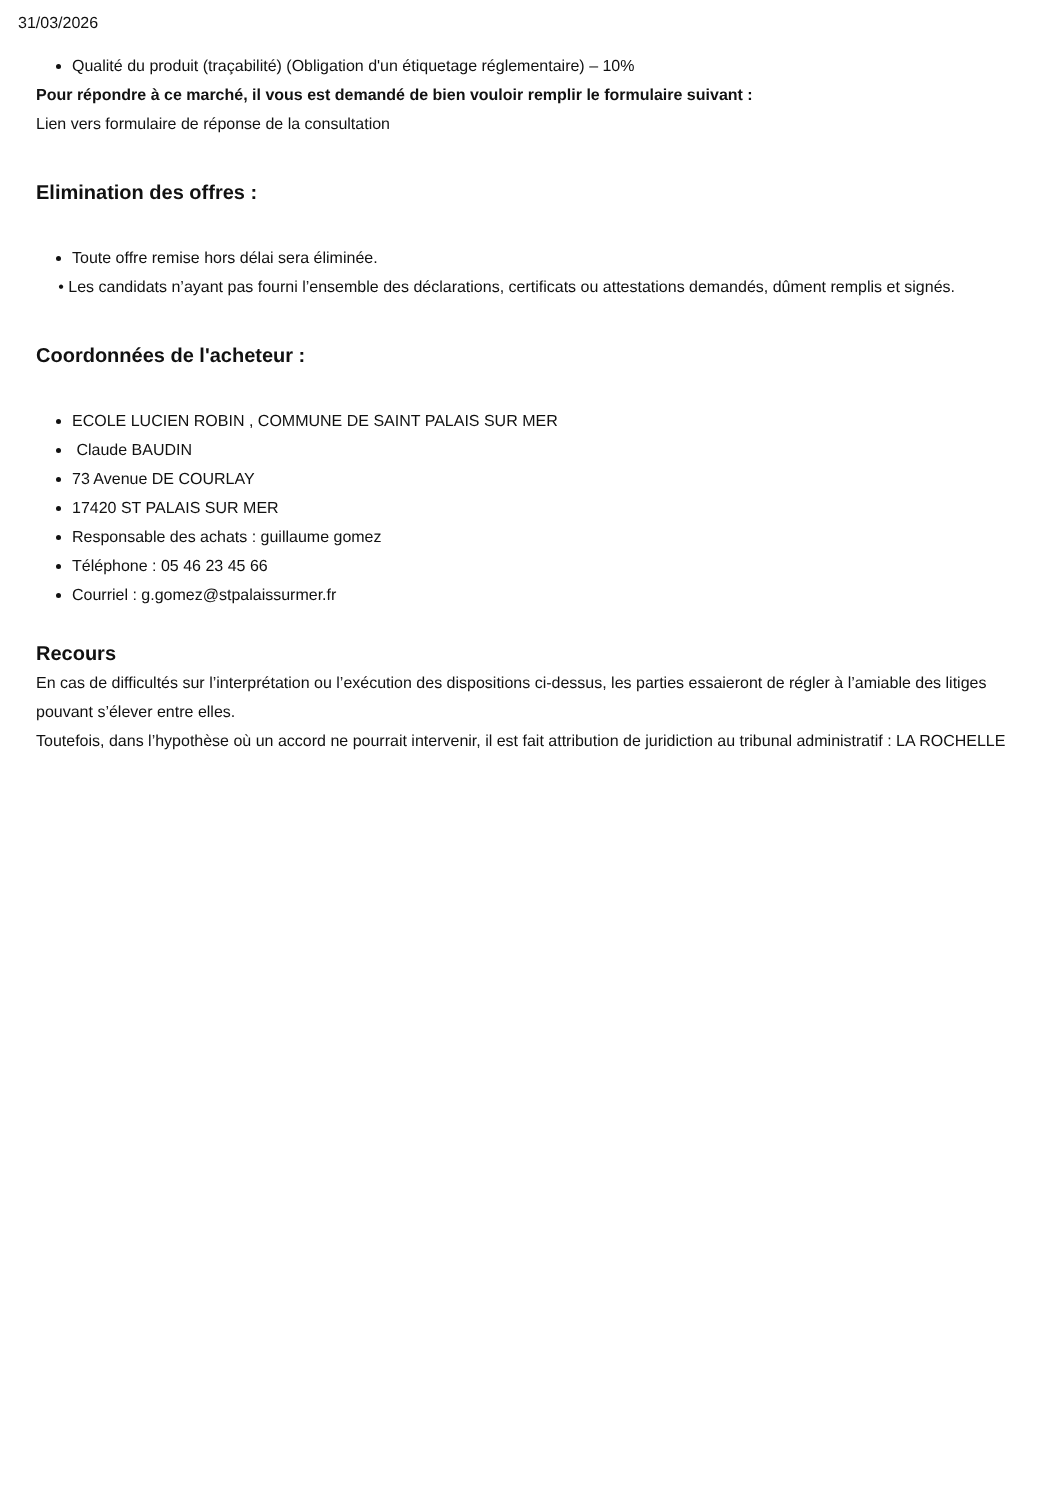31/03/2026
Qualité du produit (traçabilité) (Obligation d'un étiquetage réglementaire) – 10%
Pour répondre à ce marché, il vous est demandé de bien vouloir remplir le formulaire suivant :
Lien vers formulaire de réponse de la consultation
Elimination des offres :
Toute offre remise hors délai sera éliminée.
• Les candidats n’ayant pas fourni l’ensemble des déclarations, certificats ou attestations demandés, dûment remplis et signés.
Coordonnées de l'acheteur :
ECOLE LUCIEN ROBIN , COMMUNE DE SAINT PALAIS SUR MER
Claude BAUDIN
73 Avenue DE COURLAY
17420 ST PALAIS SUR MER
Responsable des achats : guillaume gomez
Téléphone : 05 46 23 45 66
Courriel : g.gomez@stpalaissurmer.fr
Recours
En cas de difficultés sur l’interprétation ou l’exécution des dispositions ci-dessus, les parties essaieront de régler à l’amiable des litiges pouvant s’élever entre elles.
Toutefois, dans l’hypothèse où un accord ne pourrait intervenir, il est fait attribution de juridiction au tribunal administratif : LA ROCHELLE